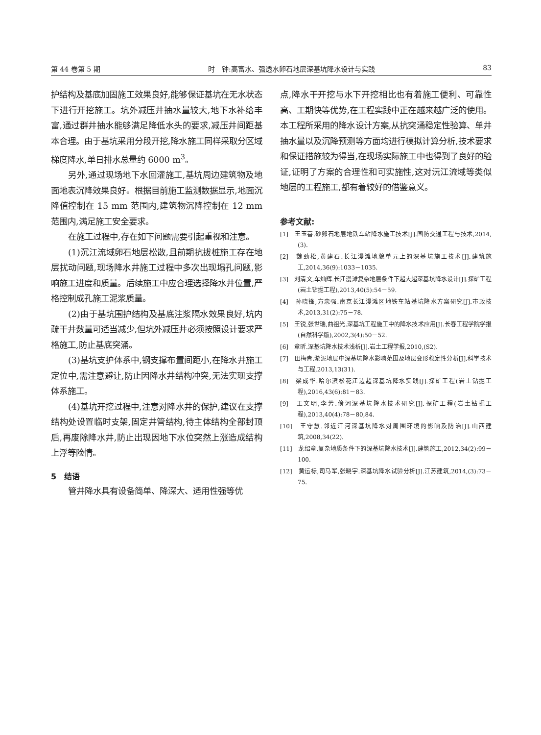第 44 卷第 5 期 时　钟:高富水、强透水卵石地层深基坑降水设计与实践 83
护结构及基底加固施工效果良好,能够保证基坑在无水状态下进行开挖施工。坑外减压井抽水量较大,地下水补给丰富,通过群井抽水能够满足降低水头的要求,减压井间距基本合理。由于基坑采用分段开挖,降水施工同样采取分区域梯度降水,单日排水总量约 6000 m<sup>3</sup>。
另外,通过现场地下水回灌施工,基坑周边建筑物及地面地表沉降效果良好。根据目前施工监测数据显示,地面沉降值控制在 15 mm 范围内,建筑物沉降控制在 12 mm 范围内,满足施工安全要求。
在施工过程中,存在如下问题需要引起重视和注意。
(1)沉江流域卵石地层松散,且前期抗拔桩施工存在地层扰动问题,现场降水井施工过程中多次出现塌孔问题,影响施工进度和质量。后续施工中应合理选择降水井位置,严格控制成孔施工泥浆质量。
(2)由于基坑围护结构及基底注浆隔水效果良好,坑内疏干井数量可适当减少,但坑外减压井必须按照设计要求严格施工,防止基底突涌。
(3)基坑支护体系中,钢支撑布置间距小,在降水井施工定位中,需注意避让,防止因降水井结构冲突,无法实现支撑体系施工。
(4)基坑开挖过程中,注意对降水井的保护,建议在支撑结构处设置临时支架,固定井管结构,待主体结构全部封顶后,再废除降水井,防止出现因地下水位突然上涨造成结构上浮等险情。
5　结语
管井降水具有设备简单、降深大、适用性强等优
点,降水干开挖与水下开挖相比也有着施工便利、可靠性高、工期快等优势,在工程实践中正在越来越广泛的使用。本工程所采用的降水设计方案,从抗突涌稳定性验算、单井抽水量以及沉降预测等方面均进行模拟计算分析,技术要求和保证措施较为得当,在现场实际施工中也得到了良好的验证,证明了方案的合理性和可实施性,这对沅江流域等类似地层的工程施工,都有着较好的借鉴意义。
参考文献:
[1]　王玉喜.砂卵石地层地铁车站降水施工技术[J].国防交通工程与技术,2014,(3).
[2]　魏劲松,黄建石.长江漫滩地貌单元上的深基坑施工技术[J].建筑施工,2014,36(9):1033－1035.
[3]　刘清文,车灿辉.长江漫滩复杂地层条件下超大超深基坑降水设计[J].探矿工程(岩土钻掘工程),2013,40(5):54－59.
[4]　孙晓锋,方忠强.南京长江漫滩区地铁车站基坑降水方案研究[J].市政技术,2013,31(2):75－78.
[5]　王锐,张世瑞,曲祖光.深基坑工程施工中的降水技术应用[J].长春工程学院学报(自然科学版),2002,3(4):50－52.
[6]　章昕.深基坑降水技术浅析[J].岩土工程学报,2010,(S2).
[7]　田梅青.淤泥地层中深基坑降水影响范围及地层变形稳定性分析[J].科学技术与工程,2013,13(31).
[8]　梁成华.哈尔滨松花江边超深基坑降水实践[J].探矿工程(岩土钻掘工程),2016,43(6):81－83.
[9]　王文明,李芳.傍河深基坑降水技术研究[J].探矿工程(岩土钻掘工程),2013,40(4):78－80,84.
[10]　王守慧.邻近江河深基坑降水对周围环境的影响及防治[J].山西建筑,2008,34(22).
[11]　龙绍章.复杂地质条件下的深基坑降水技术[J].建筑施工,2012,34(2):99－100.
[12]　黄运标,司马军,张晓宇.深基坑降水试验分析[J].江苏建筑,2014,(3):73－75.